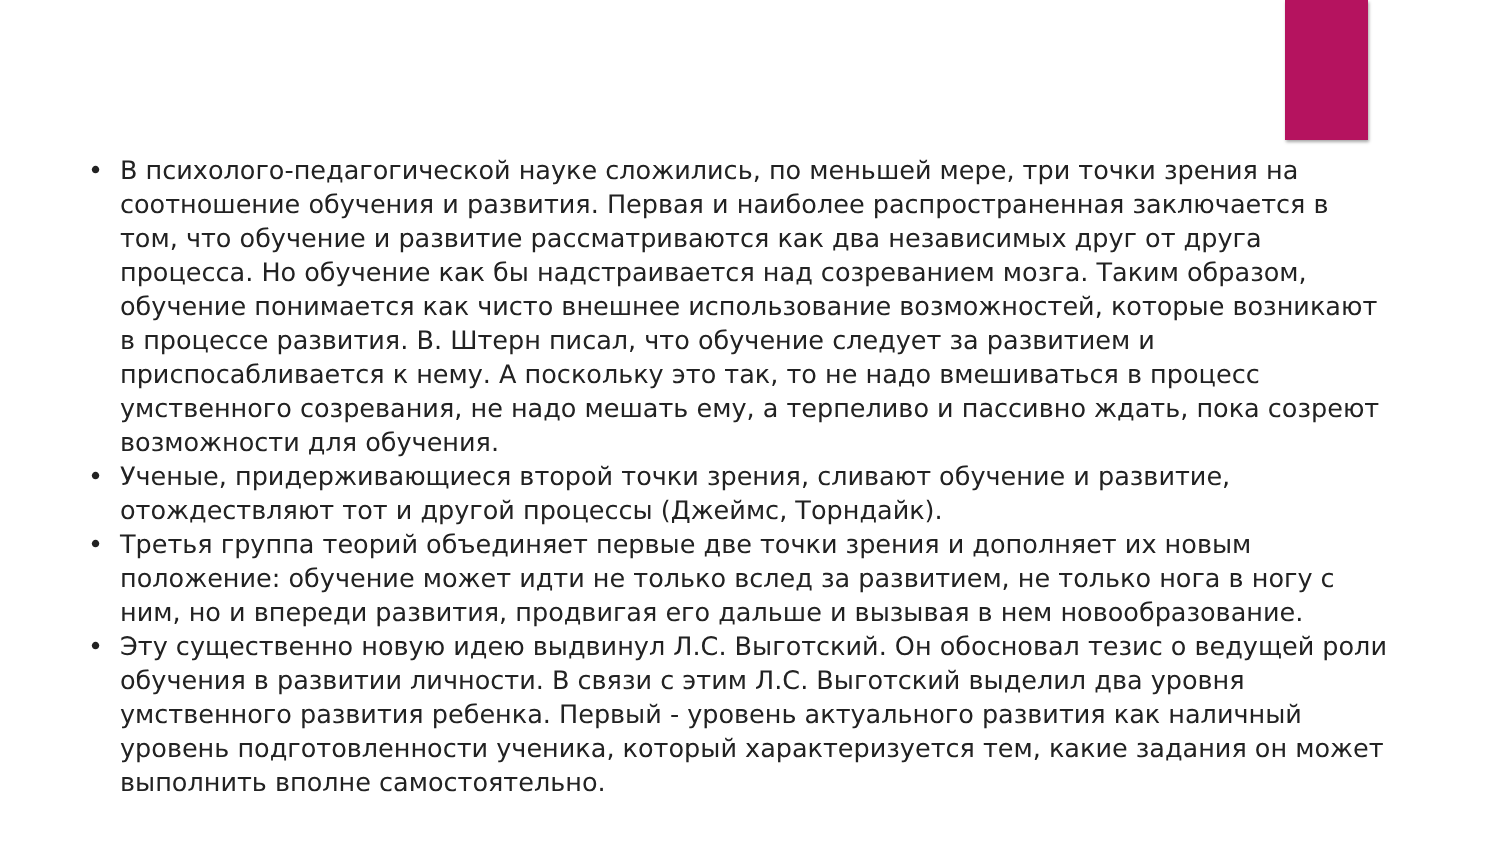• В психолого-педагогической науке сложились, по меньшей мере, три точки зрения на соотношение обучения и развития. Первая и наиболее распространенная заключается в том, что обучение и развитие рассматриваются как два независимых друг от друга процесса. Но обучение как бы надстраивается над созреванием мозга. Таким образом, обучение понимается как чисто внешнее использование возможностей, которые возникают в процессе развития. В. Штерн писал, что обучение следует за развитием и приспосабливается к нему. А поскольку это так, то не надо вмешиваться в процесс умственного созревания, не надо мешать ему, а терпеливо и пассивно ждать, пока созреют возможности для обучения.
• Ученые, придерживающиеся второй точки зрения, сливают обучение и развитие, отождествляют тот и другой процессы (Джеймс, Торндайк).
• Третья группа теорий объединяет первые две точки зрения и дополняет их новым положение: обучение может идти не только вслед за развитием, не только нога в ногу с ним, но и впереди развития, продвигая его дальше и вызывая в нем новообразование.
• Эту существенно новую идею выдвинул Л.С. Выготский. Он обосновал тезис о ведущей роли обучения в развитии личности. В связи с этим Л.С. Выготский выделил два уровня умственного развития ребенка. Первый - уровень актуального развития как наличный уровень подготовленности ученика, который характеризуется тем, какие задания он может выполнить вполне самостоятельно.